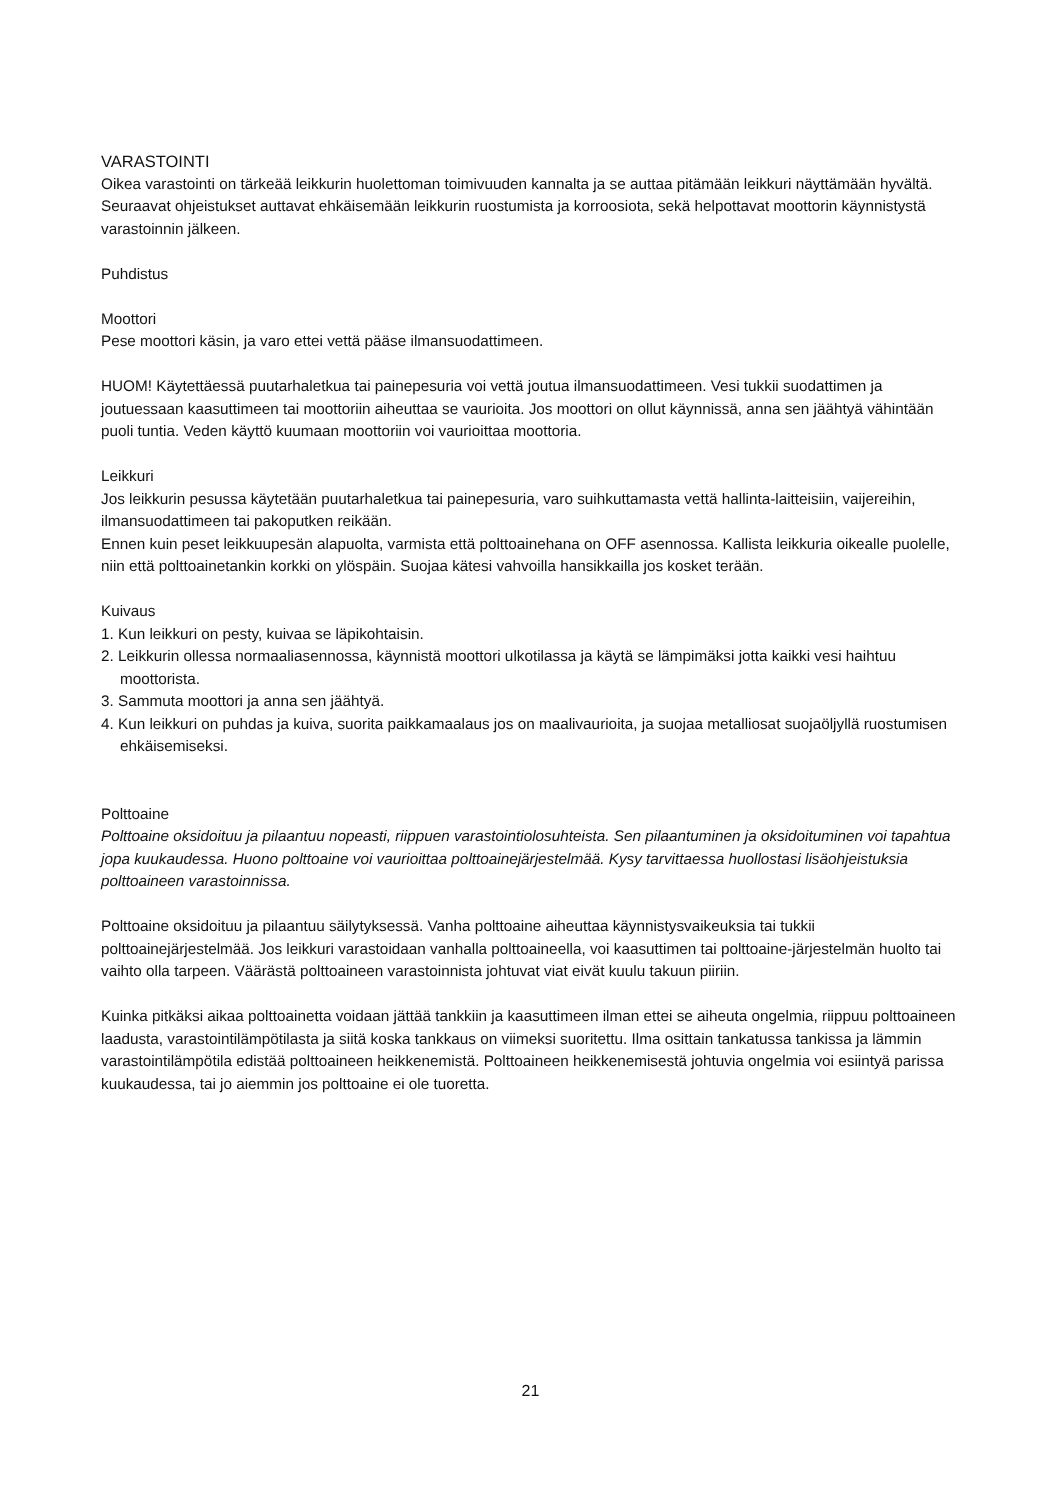VARASTOINTI
Oikea varastointi on tärkeää leikkurin huolettoman toimivuuden kannalta ja se auttaa pitämään leikkuri näyttämään hyvältä. Seuraavat ohjeistukset auttavat ehkäisemään leikkurin ruostumista ja korroosiota, sekä helpottavat moottorin käynnistystä varastoinnin jälkeen.
Puhdistus
Moottori
Pese moottori käsin, ja varo ettei vettä pääse ilmansuodattimeen.
HUOM! Käytettäessä puutarhaletkua tai painepesuria voi vettä joutua ilmansuodattimeen. Vesi tukkii suodattimen ja joutuessaan kaasuttimeen tai moottoriin aiheuttaa se vaurioita. Jos moottori on ollut käynnissä, anna sen jäähtyä vähintään puoli tuntia. Veden käyttö kuumaan moottoriin voi vaurioittaa moottoria.
Leikkuri
Jos leikkurin pesussa käytetään puutarhaletkua tai painepesuria, varo suihkuttamasta vettä hallinta-laitteisiin, vaijereihin, ilmansuodattimeen tai pakoputken reikään.
Ennen kuin peset leikkuupesän alapuolta, varmista että polttoainehana on OFF asennossa. Kallista leikkuria oikealle puolelle, niin että polttoainetankin korkki on ylöspäin. Suojaa kätesi vahvoilla hansikkailla jos kosket terään.
Kuivaus
1. Kun leikkuri on pesty, kuivaa se läpikohtaisin.
2. Leikkurin ollessa normaaliasennossa, käynnistä moottori ulkotilassa ja käytä se lämpimäksi jotta kaikki vesi haihtuu moottorista.
3. Sammuta moottori ja anna sen jäähtyä.
4. Kun leikkuri on puhdas ja kuiva, suorita paikkamaalaus jos on maalivaurioita, ja suojaa metalliosat suojaöljyllä ruostumisen ehkäisemiseksi.
Polttoaine
Polttoaine oksidoituu ja pilaantuu nopeasti, riippuen varastointiolosuhteista. Sen pilaantuminen ja oksidoituminen voi tapahtua jopa kuukaudessa. Huono polttoaine voi vaurioittaa polttoainejärjestelmää. Kysy tarvittaessa huollostasi lisäohjeistuksia polttoaineen varastoinnissa.
Polttoaine oksidoituu ja pilaantuu säilytyksessä. Vanha polttoaine aiheuttaa käynnistysvaikeuksia tai tukkii polttoainejärjestelmää. Jos leikkuri varastoidaan vanhalla polttoaineella, voi kaasuttimen tai polttoaine-järjestelmän huolto tai vaihto olla tarpeen. Väärästä polttoaineen varastoinnista johtuvat viat eivät kuulu takuun piiriin.
Kuinka pitkäksi aikaa polttoainetta voidaan jättää tankkiin ja kaasuttimeen ilman ettei se aiheuta ongelmia, riippuu polttoaineen laadusta, varastointilämpötilasta ja siitä koska tankkaus on viimeksi suoritettu. Ilma osittain tankatussa tankissa ja lämmin varastointilämpötila edistää polttoaineen heikkenemistä. Polttoaineen heikkenemisestä johtuvia ongelmia voi esiintyä parissa kuukaudessa, tai jo aiemmin jos polttoaine ei ole tuoretta.
21